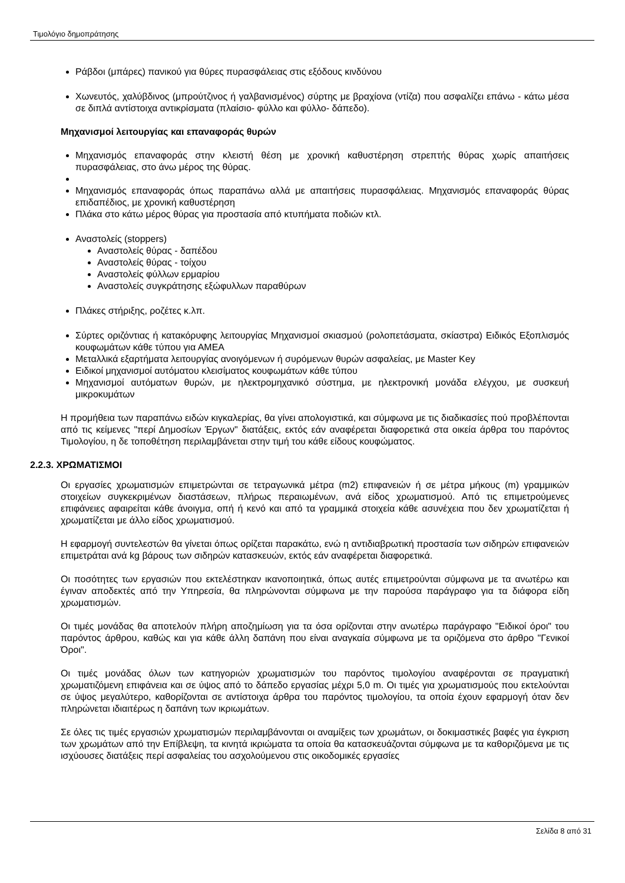Τιμολόγιο δημοπράτησης
Ράβδοι (μπάρες) πανικού για θύρες πυρασφάλειας στις εξόδους κινδύνου
Χωνευτός, χαλύβδινος (μπρούτζινος ή γαλβανισμένος) σύρτης με βραχίονα (ντίζα) που ασφαλίζει επάνω - κάτω μέσα σε διπλά αντίστοιχα αντικρίσματα (πλαίσιο- φύλλο και φύλλο- δάπεδο).
Μηχανισμοί λειτουργίας και επαναφοράς θυρών
Μηχανισμός επαναφοράς στην κλειστή θέση με χρονική καθυστέρηση στρεπτής θύρας χωρίς απαιτήσεις πυρασφάλειας, στο άνω μέρος της θύρας.
Μηχανισμός επαναφοράς όπως παραπάνω αλλά με απαιτήσεις πυρασφάλειας. Μηχανισμός επαναφοράς θύρας επιδαπέδιος, με χρονική καθυστέρηση
Πλάκα στο κάτω μέρος θύρας για προστασία από κτυπήματα ποδιών κτλ.
Αναστολείς (stoppers)
Αναστολείς θύρας - δαπέδου
Αναστολείς θύρας - τοίχου
Αναστολείς φύλλων ερμαρίου
Αναστολείς συγκράτησης εξώφυλλων παραθύρων
Πλάκες στήριξης, ροζέτες κ.λπ.
Σύρτες οριζόντιας ή κατακόρυφης λειτουργίας Μηχανισμοί σκιασμού (ρολοπετάσματα, σκίαστρα) Ειδικός Εξοπλισμός κουφωμάτων κάθε τύπου για ΑΜΕΑ
Μεταλλικά εξαρτήματα λειτουργίας ανοιγόμενων ή συρόμενων θυρών ασφαλείας, με Master Key
Ειδικοί μηχανισμοί αυτόματου κλεισίματος κουφωμάτων κάθε τύπου
Μηχανισμοί αυτόματων θυρών, με ηλεκτρομηχανικό σύστημα, με ηλεκτρονική μονάδα ελέγχου, με συσκευή μικροκυμάτων
Η προμήθεια των παραπάνω ειδών κιγκαλερίας, θα γίνει απολογιστικά, και σύμφωνα με τις διαδικασίες πού προβλέπονται από τις κείμενες "περί Δημοσίων Έργων" διατάξεις, εκτός εάν αναφέρεται διαφορετικά στα οικεία άρθρα του παρόντος Τιμολογίου, η δε τοποθέτηση περιλαμβάνεται στην τιμή του κάθε είδους κουφώματος.
2.2.3. ΧΡΩΜΑΤΙΣΜΟΙ
Οι εργασίες χρωματισμών επιμετρώνται σε τετραγωνικά μέτρα (m2) επιφανειών ή σε μέτρα μήκους (m) γραμμικών στοιχείων συγκεκριμένων διαστάσεων, πλήρως περαιωμένων, ανά είδος χρωματισμού. Από τις επιμετρούμενες επιφάνειες αφαιρείται κάθε άνοιγμα, οπή ή κενό και από τα γραμμικά στοιχεία κάθε ασυνέχεια που δεν χρωματίζεται ή χρωματίζεται με άλλο είδος χρωματισμού.
Η εφαρμογή συντελεστών θα γίνεται όπως ορίζεται παρακάτω, ενώ η αντιδιαβρωτική προστασία των σιδηρών επιφανειών επιμετράται ανά kg βάρους των σιδηρών κατασκευών, εκτός εάν αναφέρεται διαφορετικά.
Οι ποσότητες των εργασιών που εκτελέστηκαν ικανοποιητικά, όπως αυτές επιμετρούνται σύμφωνα με τα ανωτέρω και έγιναν αποδεκτές από την Υπηρεσία, θα πληρώνονται σύμφωνα με την παρούσα παράγραφο για τα διάφορα είδη χρωματισμών.
Οι τιμές μονάδας θα αποτελούν πλήρη αποζημίωση για τα όσα ορίζονται στην ανωτέρω παράγραφο "Ειδικοί όροι" του παρόντος άρθρου, καθώς και για κάθε άλλη δαπάνη που είναι αναγκαία σύμφωνα με τα οριζόμενα στο άρθρο "Γενικοί Όροι".
Οι τιμές μονάδας όλων των κατηγοριών χρωματισμών του παρόντος τιμολογίου αναφέρονται σε πραγματική χρωματιζόμενη επιφάνεια και σε ύψος από το δάπεδο εργασίας μέχρι 5,0 m. Οι τιμές για χρωματισμούς που εκτελούνται σε ύψος μεγαλύτερο, καθορίζονται σε αντίστοιχα άρθρα του παρόντος τιμολογίου, τα οποία έχουν εφαρμογή όταν δεν πληρώνεται ιδιαιτέρως η δαπάνη των ικριωμάτων.
Σε όλες τις τιμές εργασιών χρωματισμών περιλαμβάνονται οι αναμίξεις των χρωμάτων, οι δοκιμαστικές βαφές για έγκριση των χρωμάτων από την Επίβλεψη, τα κινητά ικριώματα τα οποία θα κατασκευάζονται σύμφωνα με τα καθοριζόμενα με τις ισχύουσες διατάξεις περί ασφαλείας του ασχολούμενου στις οικοδομικές εργασίες
Σελίδα 8 από 31